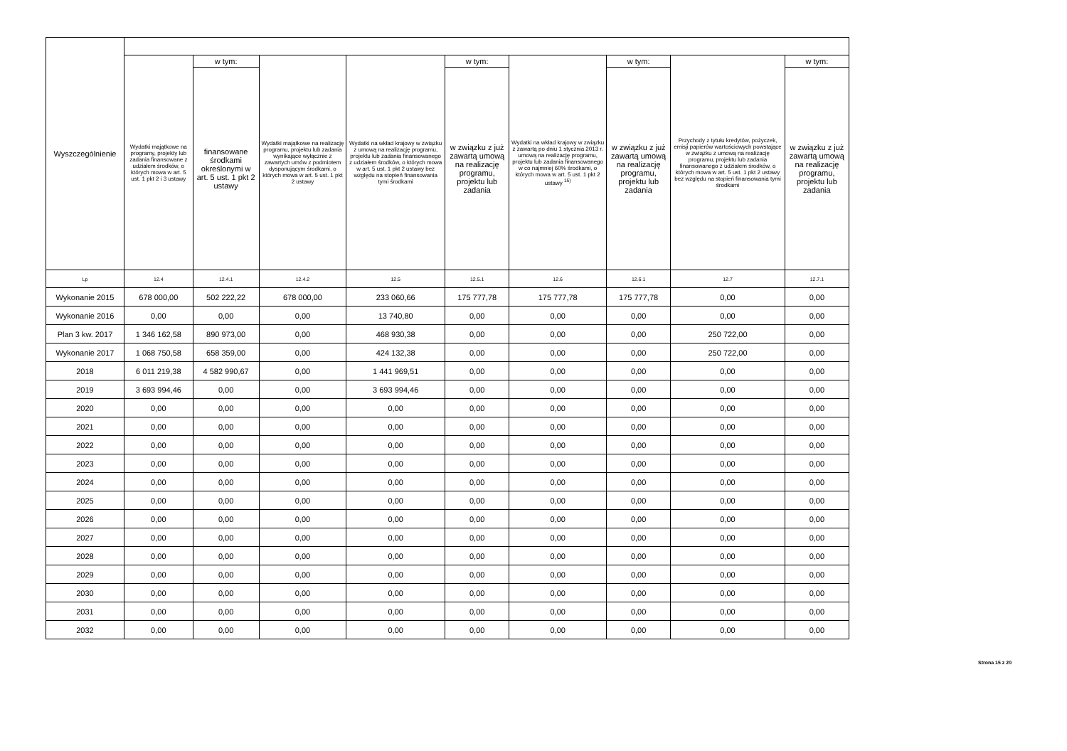| Wyszczególnienie | | | | | | | | | |
| --- | --- | --- | --- | --- | --- | --- | --- | --- | --- |
| | Wydatki majątkowe na programy, projekty lub zadania finansowane z udziałem środków, o których mowa w art. 5 ust. 1 pkt 2 i 3 ustawy | w tym: | Wydatki majątkowe na realizację programu, projektu lub zadania wynikające wyłącznie z zawartych umów z podmiotem dysponującym środkami, o których mowa w art. 5 ust. 1 pkt 2 ustawy | Wydatki na wkład krajowy w związku z umową na realizację programu, projektu lub zadania finansowanego z udziałem środków, o których mowa w art. 5 ust. 1 pkt 2 ustawy bez względu na stopień finansowania tymi środkami | w tym: | Wydatki na wkład krajowy w związku z zawartą po dniu 1 stycznia 2013 r. umową na realizację programu, projektu lub zadania finansowanego w co najmniej 60% środkami, o których mowa w art. 5 ust. 1 pkt 2 ustawy <sup>15)</sup> | w tym: | Przychody z tytułu kredytów, pożyczek, emisji papierów wartościowych powstające w związku z umową na realizację programu, projektu lub zadania finansowanego z udziałem środków, o których mowa w art. 5 ust. 1 pkt 2 ustawy bez względu na stopień finansowania tymi środkami | w tym: |
| | | finansowane środkami określonymi w art. 5 ust. 1 pkt 2 ustawy | | | w związku z już zawartą umową na realizację programu, projektu lub zadania | | w związku z już zawartą umową na realizację programu, projektu lub zadania | | w związku z już zawartą umową na realizację programu, projektu lub zadania |
| Lp | 12.4 | 12.4.1 | 12.4.2 | 12.5 | 12.5.1 | 12.6 | 12.6.1 | 12.7 | 12.7.1 |
| Wykonanie 2015 | 678 000,00 | 502 222,22 | 678 000,00 | 233 060,66 | 175 777,78 | 175 777,78 | 175 777,78 | 0,00 | 0,00 |
| Wykonanie 2016 | 0,00 | 0,00 | 0,00 | 13 740,80 | 0,00 | 0,00 | 0,00 | 0,00 | 0,00 |
| Plan 3 kw. 2017 | 1 346 162,58 | 890 973,00 | 0,00 | 468 930,38 | 0,00 | 0,00 | 0,00 | 250 722,00 | 0,00 |
| Wykonanie 2017 | 1 068 750,58 | 658 359,00 | 0,00 | 424 132,38 | 0,00 | 0,00 | 0,00 | 250 722,00 | 0,00 |
| 2018 | 6 011 219,38 | 4 582 990,67 | 0,00 | 1 441 969,51 | 0,00 | 0,00 | 0,00 | 0,00 | 0,00 |
| 2019 | 3 693 994,46 | 0,00 | 0,00 | 3 693 994,46 | 0,00 | 0,00 | 0,00 | 0,00 | 0,00 |
| 2020 | 0,00 | 0,00 | 0,00 | 0,00 | 0,00 | 0,00 | 0,00 | 0,00 | 0,00 |
| 2021 | 0,00 | 0,00 | 0,00 | 0,00 | 0,00 | 0,00 | 0,00 | 0,00 | 0,00 |
| 2022 | 0,00 | 0,00 | 0,00 | 0,00 | 0,00 | 0,00 | 0,00 | 0,00 | 0,00 |
| 2023 | 0,00 | 0,00 | 0,00 | 0,00 | 0,00 | 0,00 | 0,00 | 0,00 | 0,00 |
| 2024 | 0,00 | 0,00 | 0,00 | 0,00 | 0,00 | 0,00 | 0,00 | 0,00 | 0,00 |
| 2025 | 0,00 | 0,00 | 0,00 | 0,00 | 0,00 | 0,00 | 0,00 | 0,00 | 0,00 |
| 2026 | 0,00 | 0,00 | 0,00 | 0,00 | 0,00 | 0,00 | 0,00 | 0,00 | 0,00 |
| 2027 | 0,00 | 0,00 | 0,00 | 0,00 | 0,00 | 0,00 | 0,00 | 0,00 | 0,00 |
| 2028 | 0,00 | 0,00 | 0,00 | 0,00 | 0,00 | 0,00 | 0,00 | 0,00 | 0,00 |
| 2029 | 0,00 | 0,00 | 0,00 | 0,00 | 0,00 | 0,00 | 0,00 | 0,00 | 0,00 |
| 2030 | 0,00 | 0,00 | 0,00 | 0,00 | 0,00 | 0,00 | 0,00 | 0,00 | 0,00 |
| 2031 | 0,00 | 0,00 | 0,00 | 0,00 | 0,00 | 0,00 | 0,00 | 0,00 | 0,00 |
| 2032 | 0,00 | 0,00 | 0,00 | 0,00 | 0,00 | 0,00 | 0,00 | 0,00 | 0,00 |
Strona 15 z 20